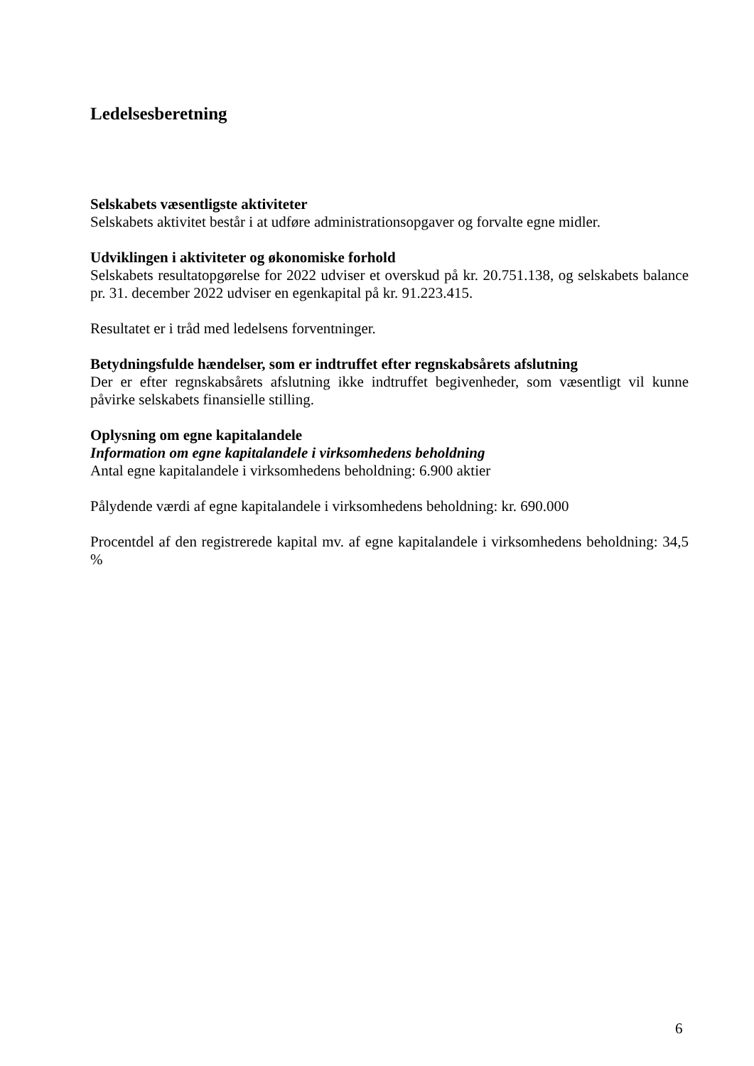Ledelsesberetning
Selskabets væsentligste aktiviteter
Selskabets aktivitet består i at udføre administrationsopgaver og forvalte egne midler.
Udviklingen i aktiviteter og økonomiske forhold
Selskabets resultatopgørelse for 2022 udviser et overskud på kr. 20.751.138, og selskabets balance pr. 31. december 2022 udviser en egenkapital på kr. 91.223.415.
Resultatet er i tråd med ledelsens forventninger.
Betydningsfulde hændelser, som er indtruffet efter regnskabsårets afslutning
Der er efter regnskabsårets afslutning ikke indtruffet begivenheder, som væsentligt vil kunne påvirke selskabets finansielle stilling.
Oplysning om egne kapitalandele
Information om egne kapitalandele i virksomhedens beholdning
Antal egne kapitalandele i virksomhedens beholdning: 6.900 aktier
Pålydende værdi af egne kapitalandele i virksomhedens beholdning: kr. 690.000
Procentdel af den registrerede kapital mv. af egne kapitalandele i virksomhedens beholdning: 34,5 %
6